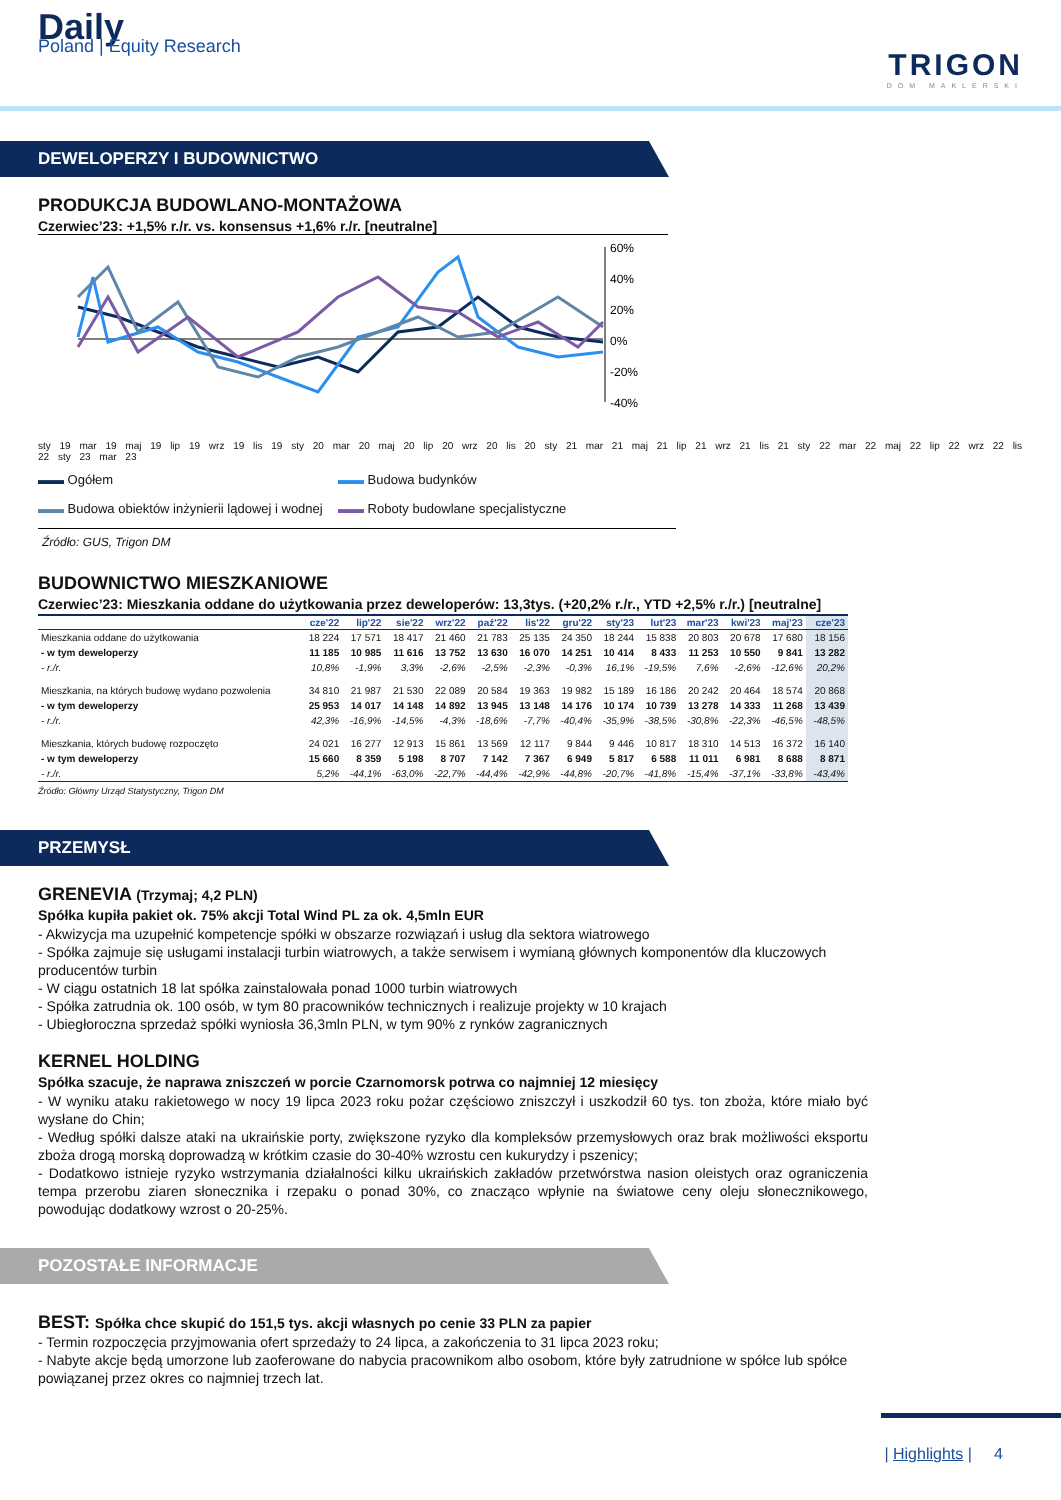Daily
Poland | Equity Research
TRIGON
DOM MAKLERSKI
DEWELOPERZY I BUDOWNICTWO
PRODUKCJA BUDOWLANO-MONTAŻOWA
Czerwiec’23: +1,5% r./r. vs. konsensus +1,6% r./r. [neutralne]
60%
40%
20%
0%
-20%
-40%
sty 19 mar 19 maj 19 lip 19 wrz 19 lis 19 sty 20 mar 20 maj 20 lip 20 wrz 20 lis 20 sty 21 mar 21 maj 21 lip 21 wrz 21 lis 21 sty 22 mar 22 maj 22 lip 22 wrz 22 lis 22 sty 23 mar 23
▬▬ Ogółem
▬▬ Budowa budynków
▬▬ Budowa obiektów inżynierii lądowej i wodnej
▬▬ Roboty budowlane specjalistyczne
Źródło: GUS, Trigon DM
BUDOWNICTWO MIESZKANIOWE
Czerwiec’23: Mieszkania oddane do użytkowania przez deweloperów: 13,3tys. (+20,2% r./r., YTD +2,5% r./r.) [neutralne]
| | cze'22 | lip'22 | sie'22 | wrz'22 | paź'22 | lis'22 | gru'22 | sty'23 | lut'23 | mar'23 | kwi'23 | maj'23 | cze'23 |
| --- | --- | --- | --- | --- | --- | --- | --- | --- | --- | --- | --- | --- | --- |
| Mieszkania oddane do użytkowania | 18 224 | 17 571 | 18 417 | 21 460 | 21 783 | 25 135 | 24 350 | 18 244 | 15 838 | 20 803 | 20 678 | 17 680 | 18 156 |
| - w tym deweloperzy | 11 185 | 10 985 | 11 616 | 13 752 | 13 630 | 16 070 | 14 251 | 10 414 | 8 433 | 11 253 | 10 550 | 9 841 | 13 282 |
| - r./r. | 10,8% | -1,9% | 3,3% | -2,6% | -2,5% | -2,3% | -0,3% | 16,1% | -19,5% | 7,6% | -2,6% | -12,6% | 20,2% |
| Mieszkania, na których budowę wydano pozwolenia | 34 810 | 21 987 | 21 530 | 22 089 | 20 584 | 19 363 | 19 982 | 15 189 | 16 186 | 20 242 | 20 464 | 18 574 | 20 868 |
| - w tym deweloperzy | 25 953 | 14 017 | 14 148 | 14 892 | 13 945 | 13 148 | 14 176 | 10 174 | 10 739 | 13 278 | 14 333 | 11 268 | 13 439 |
| - r./r. | 42,3% | -16,9% | -14,5% | -4,3% | -18,6% | -7,7% | -40,4% | -35,9% | -38,5% | -30,8% | -22,3% | -46,5% | -48,5% |
| Mieszkania, których budowę rozpoczęto | 24 021 | 16 277 | 12 913 | 15 861 | 13 569 | 12 117 | 9 844 | 9 446 | 10 817 | 18 310 | 14 513 | 16 372 | 16 140 |
| - w tym deweloperzy | 15 660 | 8 359 | 5 198 | 8 707 | 7 142 | 7 367 | 6 949 | 5 817 | 6 588 | 11 011 | 6 981 | 8 688 | 8 871 |
| - r./r. | 5,2% | -44,1% | -63,0% | -22,7% | -44,4% | -42,9% | -44,8% | -20,7% | -41,8% | -15,4% | -37,1% | -33,8% | -43,4% |
Źródło: Główny Urząd Statystyczny, Trigon DM
PRZEMYSŁ
GRENEVIA (Trzymaj; 4,2 PLN)
Spółka kupiła pakiet ok. 75% akcji Total Wind PL za ok. 4,5mln EUR
- Akwizycja ma uzupełnić kompetencje spółki w obszarze rozwiązań i usług dla sektora wiatrowego
- Spółka zajmuje się usługami instalacji turbin wiatrowych, a także serwisem i wymianą głównych komponentów dla kluczowych producentów turbin
- W ciągu ostatnich 18 lat spółka zainstalowała ponad 1000 turbin wiatrowych
- Spółka zatrudnia ok. 100 osób, w tym 80 pracowników technicznych i realizuje projekty w 10 krajach
- Ubiegłoroczna sprzedaż spółki wyniosła 36,3mln PLN, w tym 90% z rynków zagranicznych
KERNEL HOLDING
Spółka szacuje, że naprawa zniszczeń w porcie Czarnomorsk potrwa co najmniej 12 miesięcy
- W wyniku ataku rakietowego w nocy 19 lipca 2023 roku pożar częściowo zniszczył i uszkodził 60 tys. ton zboża, które miało być wysłane do Chin;
- Według spółki dalsze ataki na ukraińskie porty, zwiększone ryzyko dla kompleksów przemysłowych oraz brak możliwości eksportu zboża drogą morską doprowadzą w krótkim czasie do 30-40% wzrostu cen kukurydzy i pszenicy;
- Dodatkowo istnieje ryzyko wstrzymania działalności kilku ukraińskich zakładów przetwórstwa nasion oleistych oraz ograniczenia tempa przerobu ziaren słonecznika i rzepaku o ponad 30%, co znacząco wpłynie na światowe ceny oleju słonecznikowego, powodując dodatkowy wzrost o 20-25%.
POZOSTAŁE INFORMACJE
BEST: Spółka chce skupić do 151,5 tys. akcji własnych po cenie 33 PLN za papier
- Termin rozpoczęcia przyjmowania ofert sprzedaży to 24 lipca, a zakończenia to 31 lipca 2023 roku;
- Nabyte akcje będą umorzone lub zaoferowane do nabycia pracownikom albo osobom, które były zatrudnione w spółce lub spółce powiązanej przez okres co najmniej trzech lat.
| Highlights | 4